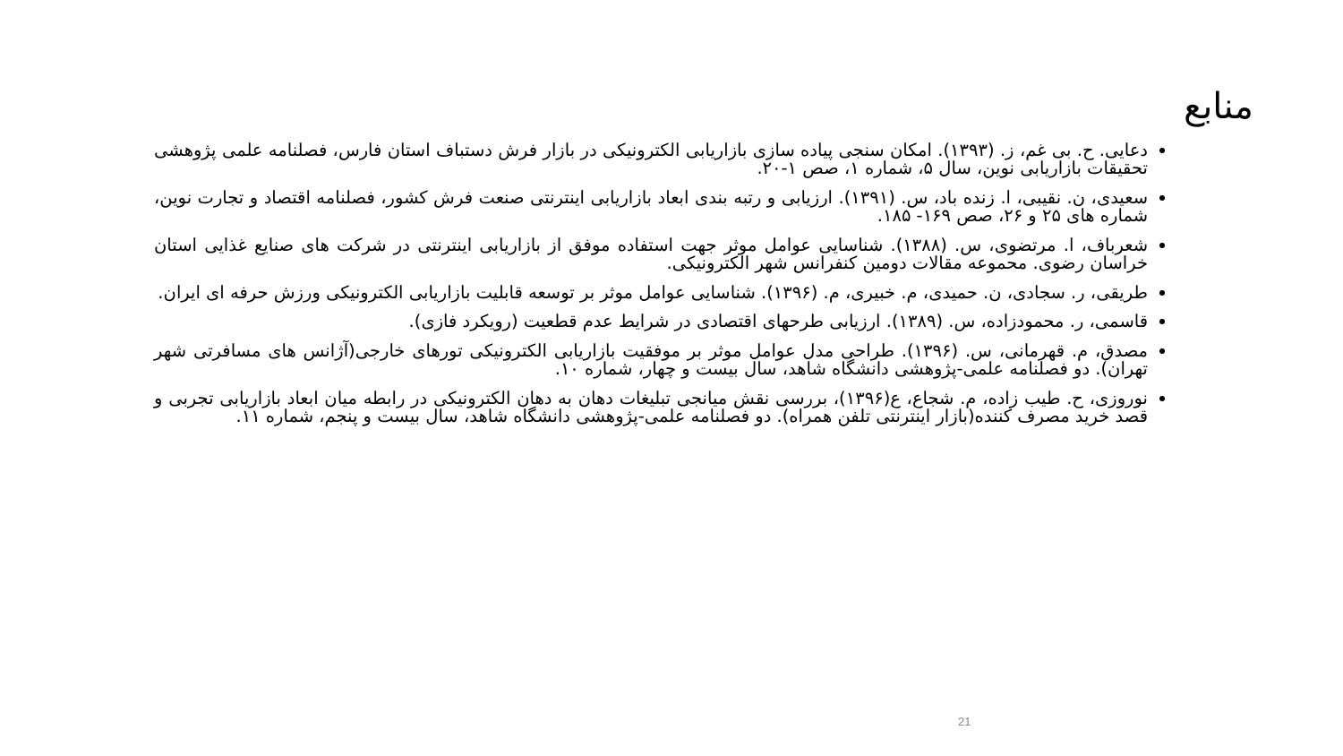منابع
دعایی. ح. بی غم، ز. (۱۳۹۳). امکان سنجی پیاده سازی بازاریابی الکترونیکی در بازار فرش دستباف استان فارس، فصلنامه علمی پژوهشی تحقیقات بازاریابی نوین، سال ۵، شماره ۱، صص ۱-۲۰.
سعیدی، ن. نقیبی، ا. زنده باد، س. (۱۳۹۱). ارزیابی و رتبه بندی ابعاد بازاریابی اینترنتی صنعت فرش کشور، فصلنامه اقتصاد و تجارت نوین، شماره های ۲۵ و ۲۶، صص ۱۶۹- ۱۸۵.
شعرباف، ا. مرتضوی، س. (۱۳۸۸). شناسایی عوامل موثر جهت استفاده موفق از بازاریابی اینترنتی در شرکت های صنایع غذایی استان خراسان رضوی. محموعه مقالات دومین کنفرانس شهر الکترونیکی.
طریقی، ر. سجادی، ن. حمیدی، م. خبیری، م. (۱۳۹۶). شناسایی عوامل موثر بر توسعه قابلیت بازاریابی الکترونیکی ورزش حرفه ای ایران.
قاسمی، ر. محمودزاده، س. (۱۳۸۹). ارزیابی طرحهای اقتصادی در شرایط عدم قطعیت (رویکرد فازی).
مصدق، م. قهرمانی، س. (۱۳۹۶). طراحی مدل عوامل موثر بر موفقیت بازاریابی الکترونیکی تورهای خارجی(آژانس های مسافرتی شهر تهران). دو فصلنامه علمی-پژوهشی دانشگاه شاهد، سال بیست و چهار، شماره ۱۰.
نوروزی، ح. طیب زاده، م. شجاع، ع(۱۳۹۶)، بررسی نقش میانجی تبلیغات دهان به دهان الکترونیکی در رابطه میان ابعاد بازاریابی تجربی و قصد خرید مصرف کننده(بازار اینترنتی تلفن همراه). دو فصلنامه علمی-پژوهشی دانشگاه شاهد، سال بیست و پنجم، شماره ۱۱.
21